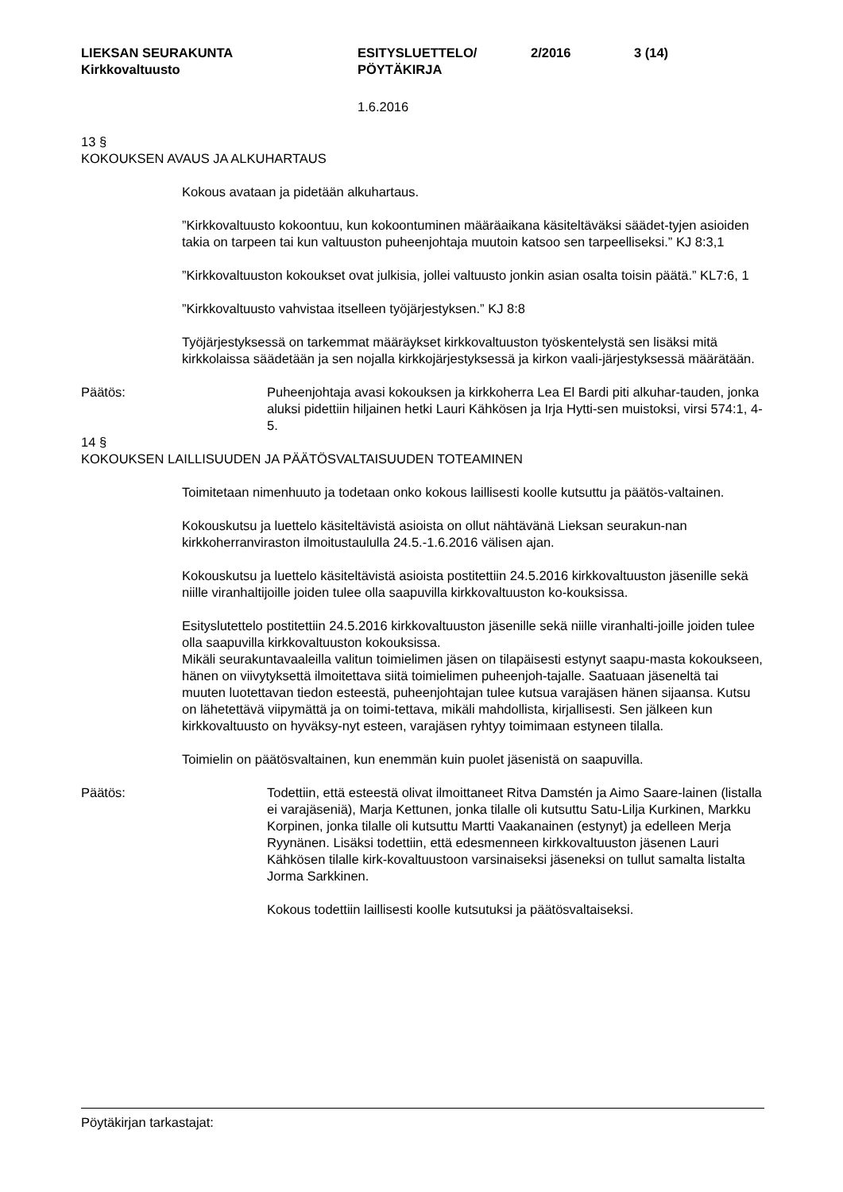LIEKSAN SEURAKUNTA
Kirkkovaltuusto
ESITYSLUETTELO/
PÖYTÄKIRJA
2/2016 3 (14)
1.6.2016
13 §
KOKOUKSEN AVAUS JA ALKUHARTAUS
Kokous avataan ja pidetään alkuhartaus.
”Kirkkovaltuusto kokoontuu, kun kokoontuminen määräaikana käsiteltäväksi säädet-tyjen asioiden takia on tarpeen tai kun valtuuston puheenjohtaja muutoin katsoo sen tarpeelliseksi.” KJ 8:3,1
”Kirkkovaltuuston kokoukset ovat julkisia, jollei valtuusto jonkin asian osalta toisin päätä.” KL7:6, 1
”Kirkkovaltuusto vahvistaa itselleen työjärjestyksen.” KJ 8:8
Työjärjestyksessä on tarkemmat määräykset kirkkovaltuuston työskentelystä sen lisäksi mitä kirkkolaissa säädetään ja sen nojalla kirkkojärjestyksessä ja kirkon vaali-järjestyksessä määrätään.
Päätös: Puheenjohtaja avasi kokouksen ja kirkkoherra Lea El Bardi piti alkuhar-tauden, jonka aluksi pidettiin hiljainen hetki Lauri Kähkösen ja Irja Hytti-sen muistoksi, virsi 574:1, 4-5.
14 §
KOKOUKSEN LAILLISUUDEN JA PÄÄTÖSVALTAISUUDEN TOTEAMINEN
Toimitetaan nimenhuuto ja todetaan onko kokous laillisesti koolle kutsuttu ja päätös-valtainen.
Kokouskutsu ja luettelo käsiteltävistä asioista on ollut nähtävänä Lieksan seurakun-nan kirkkoherranviraston ilmoitustaululla 24.5.-1.6.2016 välisen ajan.
Kokouskutsu ja luettelo käsiteltävistä asioista postitettiin 24.5.2016 kirkkovaltuuston jäsenille sekä niille viranhaltijoille joiden tulee olla saapuvilla kirkkovaltuuston ko-kouksissa.
Esityslutettelo postitettiin 24.5.2016 kirkkovaltuuston jäsenille sekä niille viranhalti-joille joiden tulee olla saapuvilla kirkkovaltuuston kokouksissa.
Mikäli seurakuntavaaleilla valitun toimielimen jäsen on tilapäisesti estynyt saapu-masta kokoukseen, hänen on viivytyksettä ilmoitettava siitä toimielimen puheenjoh-tajalle. Saatuaan jäseneltä tai muuten luotettavan tiedon esteestä, puheenjohtajan tulee kutsua varajäsen hänen sijaansa. Kutsu on lähetettävä viipymättä ja on toimi-tettava, mikäli mahdollista, kirjallisesti. Sen jälkeen kun kirkkovaltuusto on hyväksy-nyt esteen, varajäsen ryhtyy toimimaan estyneen tilalla.
Toimielin on päätösvaltainen, kun enemmän kuin puolet jäsenistä on saapuvilla.
Päätös: Todettiin, että esteestä olivat ilmoittaneet Ritva Damstén ja Aimo Saare-lainen (listalla ei varajäseniä), Marja Kettunen, jonka tilalle oli kutsuttu Satu-Lilja Kurkinen, Markku Korpinen, jonka tilalle oli kutsuttu Martti Vaakanainen (estynyt) ja edelleen Merja Ryynänen. Lisäksi todettiin, että edesmenneen kirkkovaltuuston jäsenen Lauri Kähkösen tilalle kirk-kovaltuustoon varsinaiseksi jäseneksi on tullut samalta listalta Jorma Sarkkinen.
Kokous todettiin laillisesti koolle kutsutuksi ja päätösvaltaiseksi.
Pöytäkirjan tarkastajat: